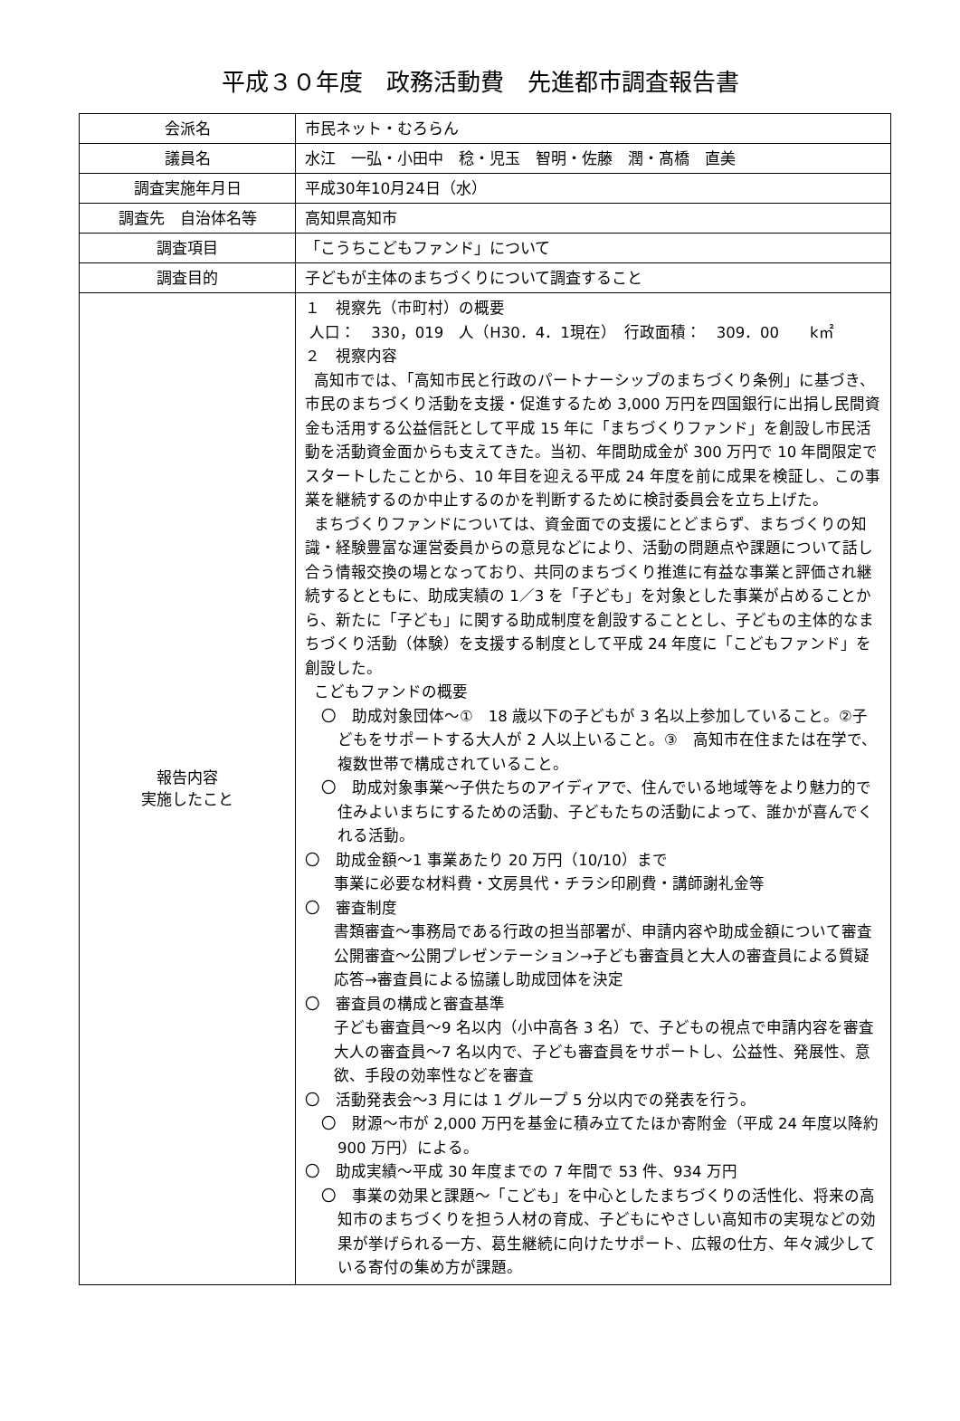平成３０年度　政務活動費　先進都市調査報告書
| 会派名 | 市民ネット・むろらん |
| 議員名 | 水江 一弘・小田中 稔・児玉 智明・佐藤 潤・髙橋 直美 |
| 調査実施年月日 | 平成30年10月24日（水） |
| 調査先 自治体名等 | 高知県高知市 |
| 調査項目 | 「こうちこどもファンド」について |
| 調査目的 | 子どもが主体のまちづくりについて調査すること |
| 報告内容 実施したこと | １ 視察先（市町村）の概要 人口： 330，019 人（H30．4．1現在） 行政面積： 309．00 k㎡ ２ 視察内容 高知市では、「高知市民と行政のパートナーシップのまちづくり条例」に基づき、市民のまちづくり活動を支援・促進するため 3,000 万円を四国銀行に出捐し民間資金も活用する公益信託として平成 15 年に「まちづくりファンド」を創設し市民活動を活動資金面からも支えてきた。当初、年間助成金が 300 万円で 10 年間限定でスタートしたことから、10 年目を迎える平成 24 年度を前に成果を検証し、この事業を継続するのか中止するのかを判断するために検討委員会を立ち上げた。 まちづくりファンドについては、資金面での支援にとどまらず、まちづくりの知識・経験豊富な運営委員からの意見などにより、活動の問題点や課題について話し合う情報交換の場となっており、共同のまちづくり推進に有益な事業と評価され継続するとともに、助成実績の 1／3 を「子ども」を対象とした事業が占めることから、新たに「子ども」に関する助成制度を創設することとし、子どもの主体的なまちづくり活動（体験）を支援する制度として平成 24 年度に「こどもファンド」を創設した。 こどもファンドの概要 〇 助成対象団体～① 18 歳以下の子どもが 3 名以上参加していること。②子どもをサポートする大人が 2 人以上いること。③ 高知市在住または在学で、複数世帯で構成されていること。 〇 助成対象事業～子供たちのアイディアで、住んでいる地域等をより魅力的で住みよいまちにするための活動、子どもたちの活動によって、誰かが喜んでくれる活動。 〇 助成金額～1 事業あたり 20 万円（10/10）まで 事業に必要な材料費・文房具代・チラシ印刷費・講師謝礼金等 〇 審査制度 書類審査～事務局である行政の担当部署が、申請内容や助成金額について審査 公開審査～公開プレゼンテーション→子ども審査員と大人の審査員による質疑応答→審査員による協議し助成団体を決定 〇 審査員の構成と審査基準 子ども審査員～9 名以内（小中高各 3 名）で、子どもの視点で申請内容を審査 大人の審査員～7 名以内で、子ども審査員をサポートし、公益性、発展性、意欲、手段の効率性などを審査 〇 活動発表会～3 月には 1 グループ 5 分以内での発表を行う。 〇 財源～市が 2,000 万円を基金に積み立てたほか寄附金（平成 24 年度以降約 900 万円）による。 〇 助成実績～平成 30 年度までの 7 年間で 53 件、934 万円 〇 事業の効果と課題～「こども」を中心としたまちづくりの活性化、将来の高知市のまちづくりを担う人材の育成、子どもにやさしい高知市の実現などの効果が挙げられる一方、葛生継続に向けたサポート、広報の仕方、年々減少している寄付の集め方が課題。 |